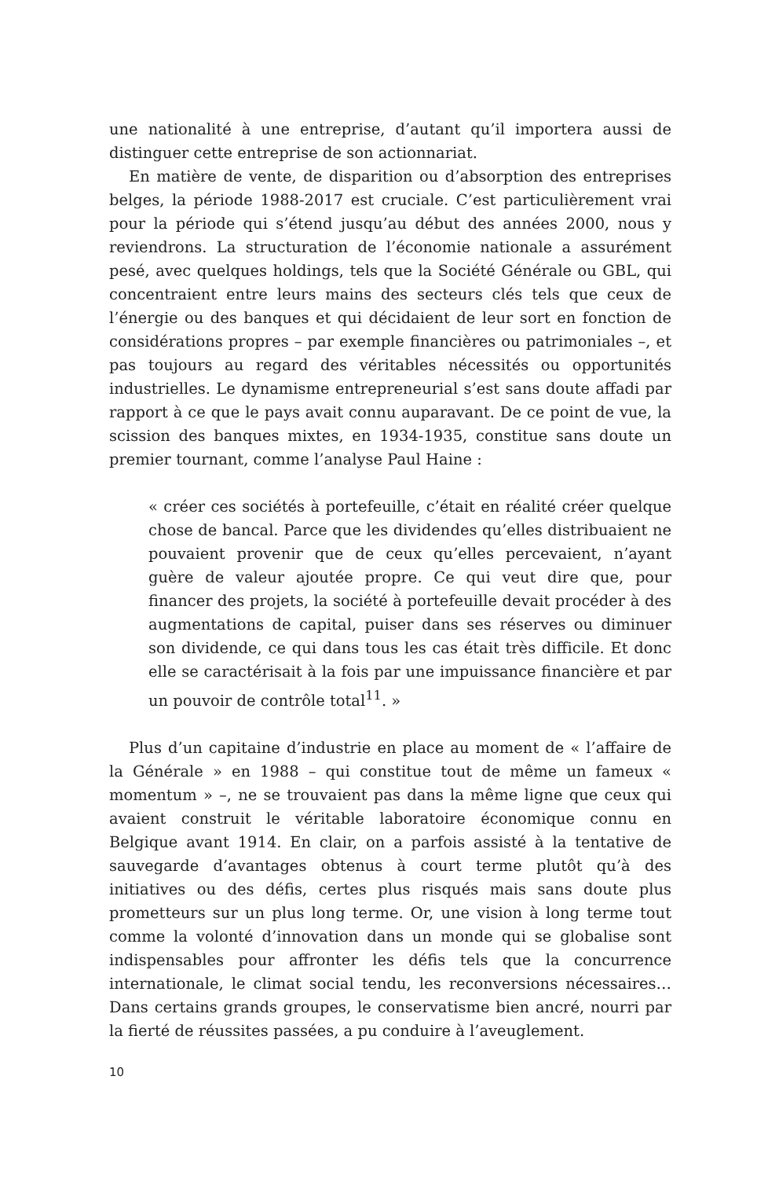une nationalité à une entreprise, d’autant qu’il importera aussi de distinguer cette entreprise de son actionnariat.
En matière de vente, de disparition ou d’absorption des entreprises belges, la période 1988-2017 est cruciale. C’est particulièrement vrai pour la période qui s’étend jusqu’au début des années 2000, nous y reviendrons. La structuration de l’économie nationale a assurément pesé, avec quelques holdings, tels que la Société Générale ou GBL, qui concentraient entre leurs mains des secteurs clés tels que ceux de l’énergie ou des banques et qui décidaient de leur sort en fonction de considérations propres – par exemple financières ou patrimoniales –, et pas toujours au regard des véritables nécessités ou opportunités industrielles. Le dynamisme entrepreneurial s’est sans doute affadi par rapport à ce que le pays avait connu auparavant. De ce point de vue, la scission des banques mixtes, en 1934-1935, constitue sans doute un premier tournant, comme l’analyse Paul Haine :
« créer ces sociétés à portefeuille, c’était en réalité créer quelque chose de bancal. Parce que les dividendes qu’elles distribuaient ne pouvaient provenir que de ceux qu’elles percevaient, n’ayant guère de valeur ajoutée propre. Ce qui veut dire que, pour financer des projets, la société à portefeuille devait procéder à des augmentations de capital, puiser dans ses réserves ou diminuer son dividende, ce qui dans tous les cas était très difficile. Et donc elle se caractérisait à la fois par une impuissance financière et par un pouvoir de contrôle total<sup>11</sup>. »
Plus d’un capitaine d’industrie en place au moment de « l’affaire de la Générale » en 1988 – qui constitue tout de même un fameux « momentum » –, ne se trouvaient pas dans la même ligne que ceux qui avaient construit le véritable laboratoire économique connu en Belgique avant 1914. En clair, on a parfois assisté à la tentative de sauvegarde d’avantages obtenus à court terme plutôt qu’à des initiatives ou des défis, certes plus risqués mais sans doute plus prometteurs sur un plus long terme. Or, une vision à long terme tout comme la volonté d’innovation dans un monde qui se globalise sont indispensables pour affronter les défis tels que la concurrence internationale, le climat social tendu, les reconversions nécessaires… Dans certains grands groupes, le conservatisme bien ancré, nourri par la fierté de réussites passées, a pu conduire à l’aveuglement.
10